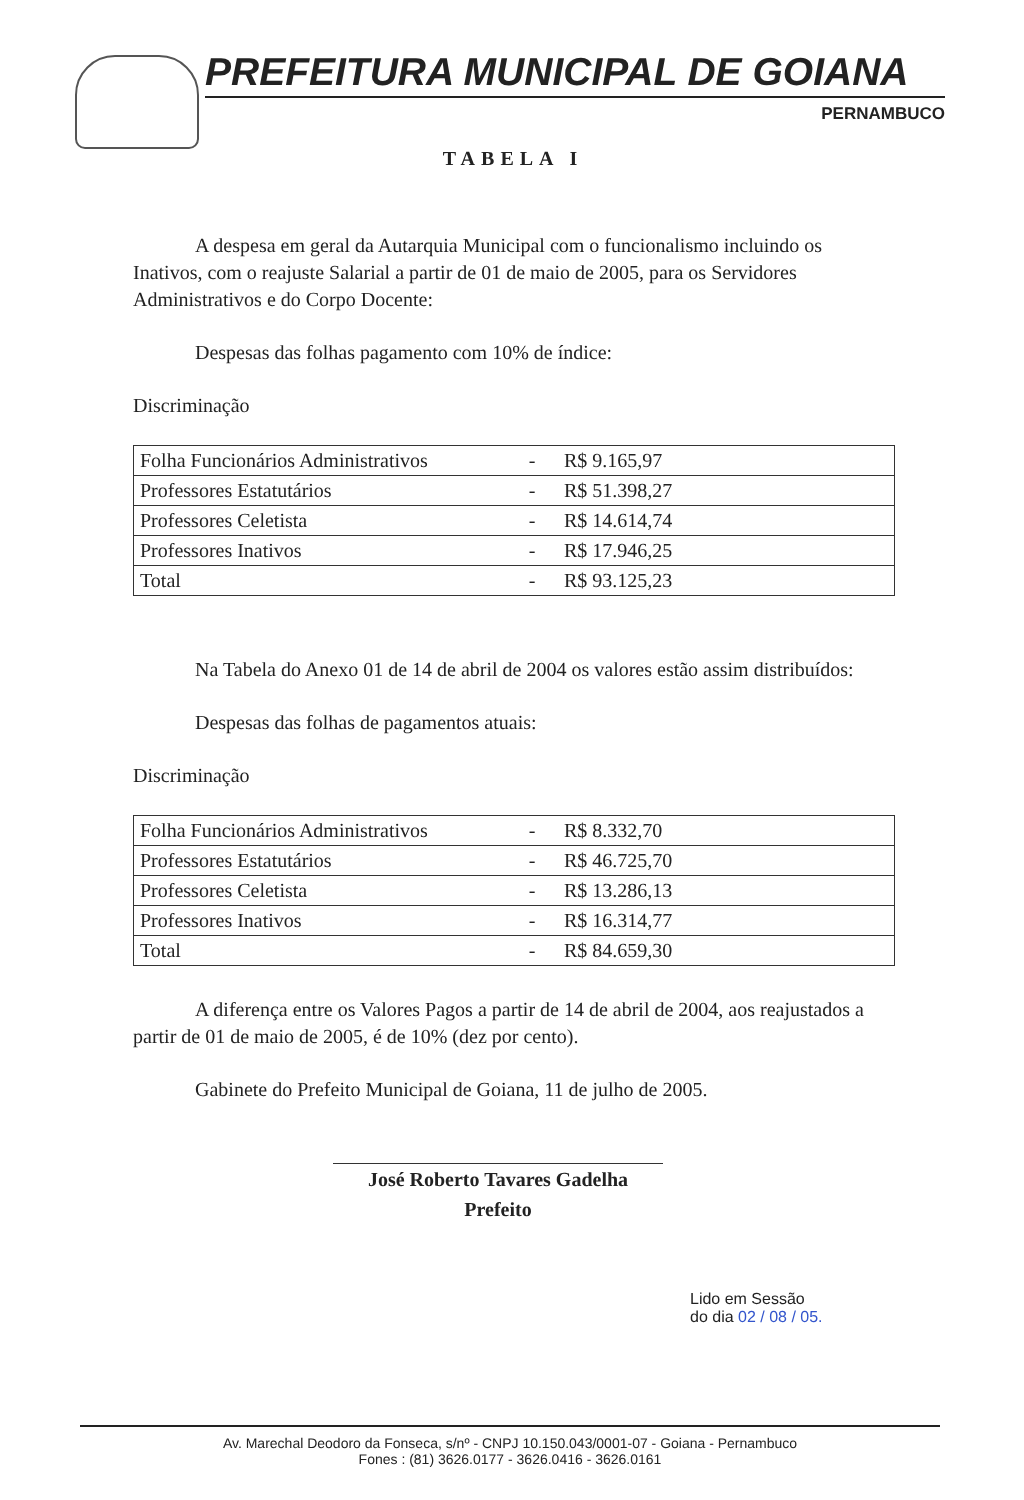PREFEITURA MUNICIPAL DE GOIANA
PERNAMBUCO
TABELA I
A despesa em geral da Autarquia Municipal com o funcionalismo incluindo os Inativos, com o reajuste Salarial a partir de 01 de maio de 2005, para os Servidores Administrativos e do Corpo Docente:
Despesas das folhas pagamento com 10% de índice:
Discriminação
| Folha Funcionários Administrativos | - | R$ 9.165,97 |
| Professores Estatutários | - | R$ 51.398,27 |
| Professores Celetista | - | R$ 14.614,74 |
| Professores Inativos | - | R$ 17.946,25 |
| Total | - | R$ 93.125,23 |
Na Tabela do Anexo 01 de 14 de abril de 2004 os valores estão assim distribuídos:
Despesas das folhas de pagamentos atuais:
Discriminação
| Folha Funcionários Administrativos | - | R$ 8.332,70 |
| Professores Estatutários | - | R$ 46.725,70 |
| Professores Celetista | - | R$ 13.286,13 |
| Professores Inativos | - | R$ 16.314,77 |
| Total | - | R$ 84.659,30 |
A diferença entre os Valores Pagos a partir de 14 de abril de 2004, aos reajustados a partir de 01 de maio de 2005, é de 10% (dez por cento).
Gabinete do Prefeito Municipal de Goiana, 11 de julho de 2005.
José Roberto Tavares Gadelha
Prefeito
Lido em Sessão
do dia 02 / 08 / 05.
Av. Marechal Deodoro da Fonseca, s/nº - CNPJ 10.150.043/0001-07 - Goiana - Pernambuco
Fones : (81) 3626.0177 - 3626.0416 - 3626.0161